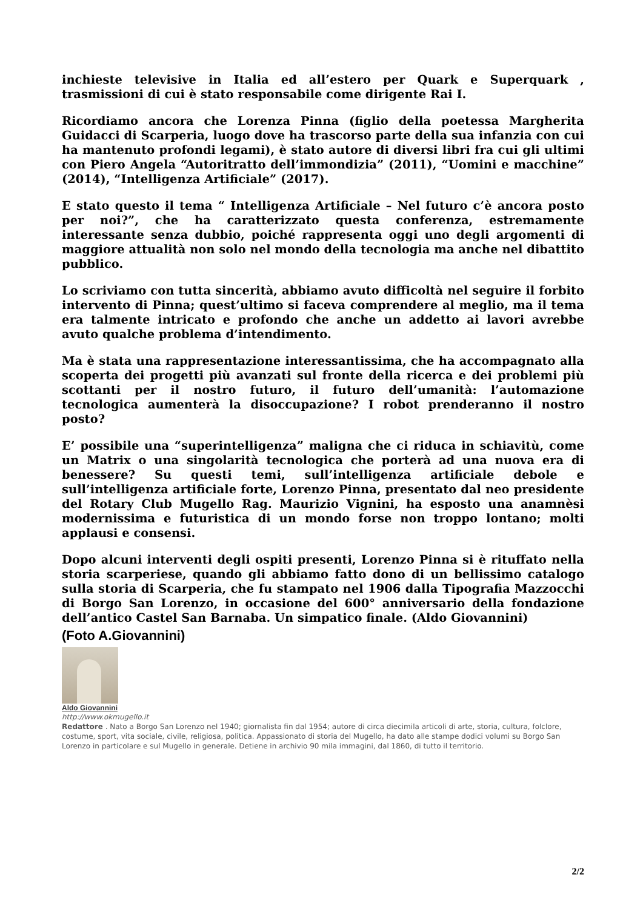inchieste televisive in Italia ed all’estero per Quark e Superquark , trasmissioni di cui è stato responsabile come dirigente Rai I.
Ricordiamo ancora che Lorenza Pinna (figlio della poetessa Margherita Guidacci di Scarperia, luogo dove ha trascorso parte della sua infanzia con cui ha mantenuto profondi legami), è stato autore di diversi libri fra cui gli ultimi con Piero Angela “Autoritratto dell’immondizia” (2011), “Uomini e macchine” (2014), “Intelligenza Artificiale” (2017).
E stato questo il tema “ Intelligenza Artificiale – Nel futuro c’è ancora posto per noi?”, che ha caratterizzato questa conferenza, estremamente interessante senza dubbio, poiché rappresenta oggi uno degli argomenti di maggiore attualità non solo nel mondo della tecnologia ma anche nel dibattito pubblico.
Lo scriviamo con tutta sincerità, abbiamo avuto difficoltà nel seguire il forbito intervento di Pinna; quest’ultimo si faceva comprendere al meglio, ma il tema era talmente intricato e profondo che anche un addetto ai lavori avrebbe avuto qualche problema d’intendimento.
Ma è stata una rappresentazione interessantissima, che ha accompagnato alla scoperta dei progetti più avanzati sul fronte della ricerca e dei problemi più scottanti per il nostro futuro, il futuro dell’umanità: l’automazione tecnologica aumenterà la disoccupazione? I robot prenderanno il nostro posto?
E’ possibile una “superintelligenza” maligna che ci riduca in schiavitù, come un Matrix o una singolarità tecnologica che porterà ad una nuova era di benessere? Su questi temi, sull’intelligenza artificiale debole e sull’intelligenza artificiale forte, Lorenzo Pinna, presentato dal neo presidente del Rotary Club Mugello Rag. Maurizio Vignini, ha esposto una anamnèsi modernissima e futuristica di un mondo forse non troppo lontano; molti applausi e consensi.
Dopo alcuni interventi degli ospiti presenti, Lorenzo Pinna si è rituffato nella storia scarperiese, quando gli abbiamo fatto dono di un bellissimo catalogo sulla storia di Scarperia, che fu stampato nel 1906 dalla Tipografia Mazzocchi di Borgo San Lorenzo, in occasione del 600° anniversario della fondazione dell’antico Castel San Barnaba. Un simpatico finale. (Aldo Giovannini)
(Foto A.Giovannini)
Aldo Giovannini
http://www.okmugello.it
Redattore . Nato a Borgo San Lorenzo nel 1940; giornalista fin dal 1954; autore di circa diecimila articoli di arte, storia, cultura, folclore, costume, sport, vita sociale, civile, religiosa, politica. Appassionato di storia del Mugello, ha dato alle stampe dodici volumi su Borgo San Lorenzo in particolare e sul Mugello in generale. Detiene in archivio 90 mila immagini, dal 1860, di tutto il territorio.
2/2